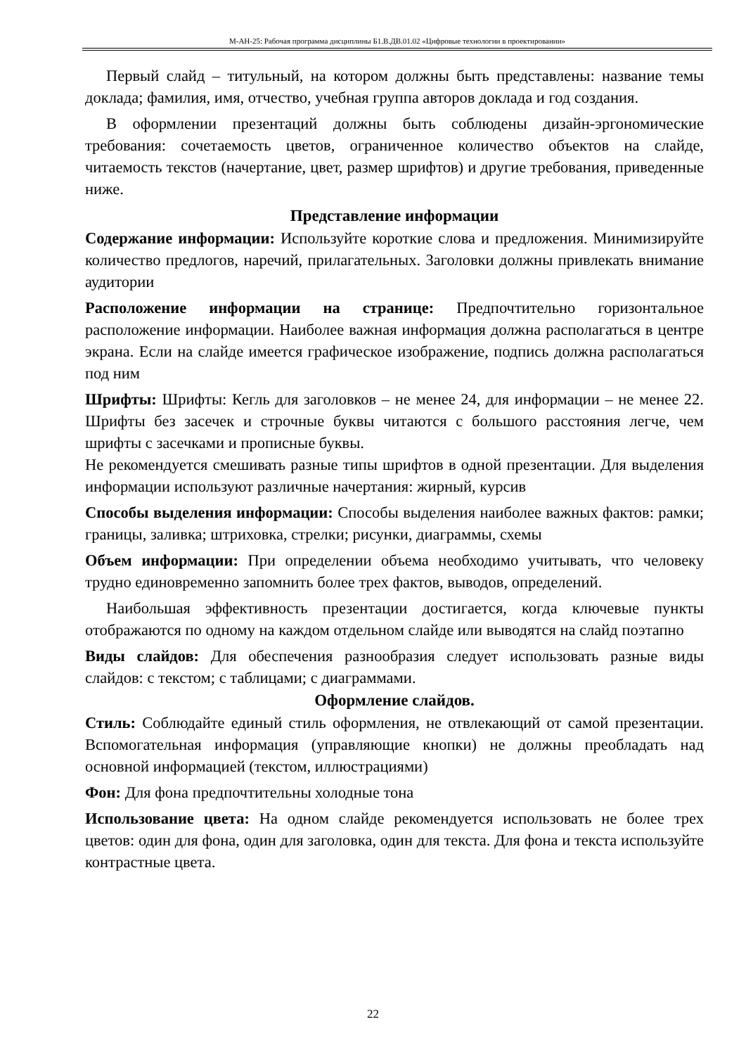М-АН-25: Рабочая программа дисциплины Б1.В.ДВ.01.02 «Цифровые технологии в проектировании»
Первый слайд – титульный, на котором должны быть представлены: название темы доклада; фамилия, имя, отчество, учебная группа авторов доклада и год создания.
В оформлении презентаций должны быть соблюдены дизайн-эргономические требования: сочетаемость цветов, ограниченное количество объектов на слайде, читаемость текстов (начертание, цвет, размер шрифтов) и другие требования, приведенные ниже.
Представление информации
Содержание информации: Используйте короткие слова и предложения. Минимизируйте количество предлогов, наречий, прилагательных. Заголовки должны привлекать внимание аудитории
Расположение информации на странице: Предпочтительно горизонтальное расположение информации. Наиболее важная информация должна располагаться в центре экрана. Если на слайде имеется графическое изображение, подпись должна располагаться под ним
Шрифты: Шрифты: Кегль для заголовков – не менее 24, для информации – не менее 22. Шрифты без засечек и строчные буквы читаются с большого расстояния легче, чем шрифты с засечками и прописные буквы.
Не рекомендуется смешивать разные типы шрифтов в одной презентации. Для выделения информации используют различные начертания: жирный, курсив
Способы выделения информации: Способы выделения наиболее важных фактов: рамки; границы, заливка; штриховка, стрелки; рисунки, диаграммы, схемы
Объем информации: При определении объема необходимо учитывать, что человеку трудно единовременно запомнить более трех фактов, выводов, определений.
Наибольшая эффективность презентации достигается, когда ключевые пункты отображаются по одному на каждом отдельном слайде или выводятся на слайд поэтапно
Виды слайдов: Для обеспечения разнообразия следует использовать разные виды слайдов: с текстом; с таблицами; с диаграммами.
Оформление слайдов.
Стиль: Соблюдайте единый стиль оформления, не отвлекающий от самой презентации. Вспомогательная информация (управляющие кнопки) не должны преобладать над основной информацией (текстом, иллюстрациями)
Фон: Для фона предпочтительны холодные тона
Использование цвета: На одном слайде рекомендуется использовать не более трех цветов: один для фона, один для заголовка, один для текста. Для фона и текста используйте контрастные цвета.
22